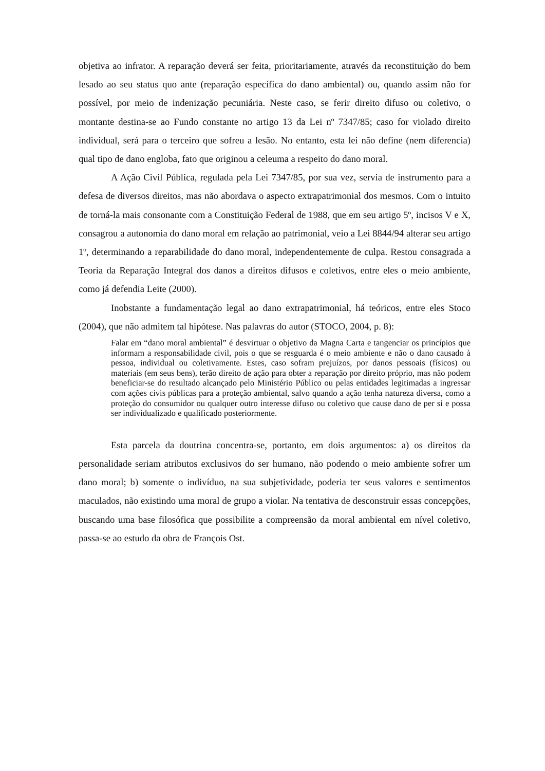objetiva ao infrator. A reparação deverá ser feita, prioritariamente, através da reconstituição do bem lesado ao seu status quo ante (reparação específica do dano ambiental) ou, quando assim não for possível, por meio de indenização pecuniária. Neste caso, se ferir direito difuso ou coletivo, o montante destina-se ao Fundo constante no artigo 13 da Lei nº 7347/85; caso for violado direito individual, será para o terceiro que sofreu a lesão. No entanto, esta lei não define (nem diferencia) qual tipo de dano engloba, fato que originou a celeuma a respeito do dano moral.
A Ação Civil Pública, regulada pela Lei 7347/85, por sua vez, servia de instrumento para a defesa de diversos direitos, mas não abordava o aspecto extrapatrimonial dos mesmos. Com o intuito de torná-la mais consonante com a Constituição Federal de 1988, que em seu artigo 5º, incisos V e X, consagrou a autonomia do dano moral em relação ao patrimonial, veio a Lei 8844/94 alterar seu artigo 1º, determinando a reparabilidade do dano moral, independentemente de culpa. Restou consagrada a Teoria da Reparação Integral dos danos a direitos difusos e coletivos, entre eles o meio ambiente, como já defendia Leite (2000).
Inobstante a fundamentação legal ao dano extrapatrimonial, há teóricos, entre eles Stoco (2004), que não admitem tal hipótese. Nas palavras do autor (STOCO, 2004, p. 8):
Falar em “dano moral ambiental” é desvirtuar o objetivo da Magna Carta e tangenciar os princípios que informam a responsabilidade civil, pois o que se resguarda é o meio ambiente e não o dano causado à pessoa, individual ou coletivamente. Estes, caso sofram prejuízos, por danos pessoais (físicos) ou materiais (em seus bens), terão direito de ação para obter a reparação por direito próprio, mas não podem beneficiar-se do resultado alcançado pelo Ministério Público ou pelas entidades legitimadas a ingressar com ações civis públicas para a proteção ambiental, salvo quando a ação tenha natureza diversa, como a proteção do consumidor ou qualquer outro interesse difuso ou coletivo que cause dano de per si e possa ser individualizado e qualificado posteriormente.
Esta parcela da doutrina concentra-se, portanto, em dois argumentos: a) os direitos da personalidade seriam atributos exclusivos do ser humano, não podendo o meio ambiente sofrer um dano moral; b) somente o indivíduo, na sua subjetividade, poderia ter seus valores e sentimentos maculados, não existindo uma moral de grupo a violar. Na tentativa de desconstruir essas concepções, buscando uma base filosófica que possibilite a compreensão da moral ambiental em nível coletivo, passa-se ao estudo da obra de François Ost.